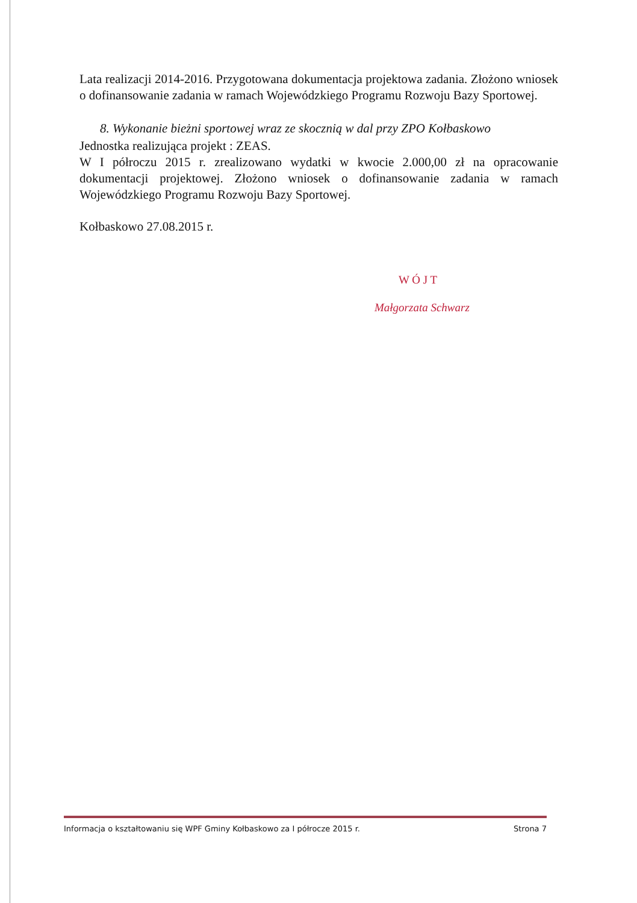Lata realizacji 2014-2016. Przygotowana dokumentacja projektowa zadania. Złożono wniosek o dofinansowanie zadania w ramach Wojewódzkiego Programu Rozwoju Bazy Sportowej.
8. Wykonanie bieżni sportowej wraz ze skocznią w dal przy ZPO Kołbaskowo
Jednostka realizująca projekt : ZEAS.
W I półroczu 2015 r. zrealizowano wydatki w kwocie 2.000,00 zł na opracowanie dokumentacji projektowej. Złożono wniosek o dofinansowanie zadania w ramach Wojewódzkiego Programu Rozwoju Bazy Sportowej.
Kołbaskowo 27.08.2015 r.
W Ó J T
Małgorzata Schwarz
Informacja o kształtowaniu się WPF Gminy Kołbaskowo za I półrocze 2015 r. Strona 7